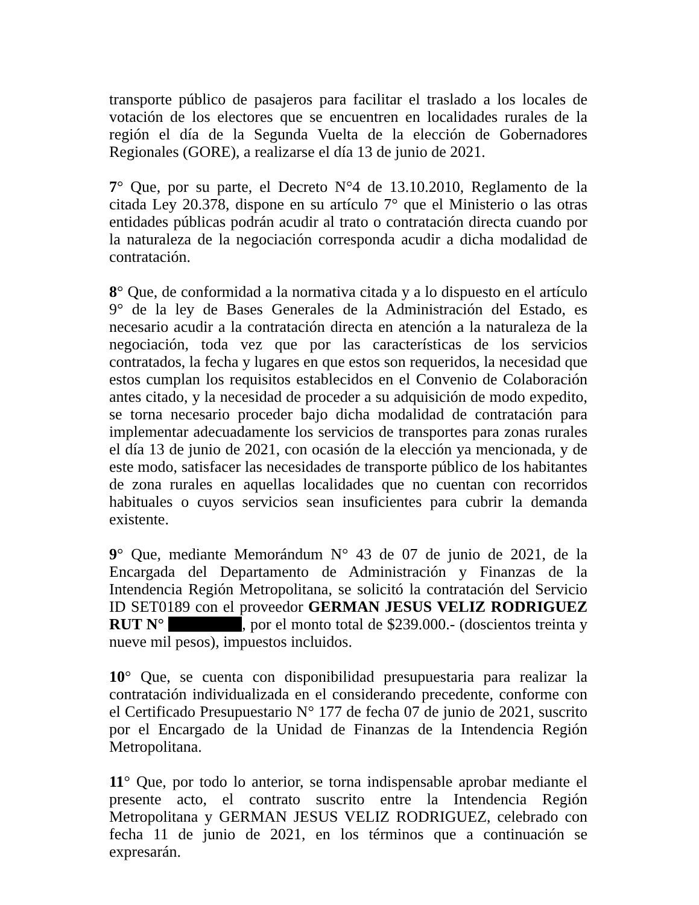transporte público de pasajeros para facilitar el traslado a los locales de votación de los electores que se encuentren en localidades rurales de la región el día de la Segunda Vuelta de la elección de Gobernadores Regionales (GORE), a realizarse el día 13 de junio de 2021.
7° Que, por su parte, el Decreto N°4 de 13.10.2010, Reglamento de la citada Ley 20.378, dispone en su artículo 7° que el Ministerio o las otras entidades públicas podrán acudir al trato o contratación directa cuando por la naturaleza de la negociación corresponda acudir a dicha modalidad de contratación.
8° Que, de conformidad a la normativa citada y a lo dispuesto en el artículo 9° de la ley de Bases Generales de la Administración del Estado, es necesario acudir a la contratación directa en atención a la naturaleza de la negociación, toda vez que por las características de los servicios contratados, la fecha y lugares en que estos son requeridos, la necesidad que estos cumplan los requisitos establecidos en el Convenio de Colaboración antes citado, y la necesidad de proceder a su adquisición de modo expedito, se torna necesario proceder bajo dicha modalidad de contratación para implementar adecuadamente los servicios de transportes para zonas rurales el día 13 de junio de 2021, con ocasión de la elección ya mencionada, y de este modo, satisfacer las necesidades de transporte público de los habitantes de zona rurales en aquellas localidades que no cuentan con recorridos habituales o cuyos servicios sean insuficientes para cubrir la demanda existente.
9° Que, mediante Memorándum N° 43 de 07 de junio de 2021, de la Encargada del Departamento de Administración y Finanzas de la Intendencia Región Metropolitana, se solicitó la contratación del Servicio ID SET0189 con el proveedor GERMAN JESUS VELIZ RODRIGUEZ RUT N° , por el monto total de $239.000.- (doscientos treinta y nueve mil pesos), impuestos incluidos.
10° Que, se cuenta con disponibilidad presupuestaria para realizar la contratación individualizada en el considerando precedente, conforme con el Certificado Presupuestario N° 177 de fecha 07 de junio de 2021, suscrito por el Encargado de la Unidad de Finanzas de la Intendencia Región Metropolitana.
11° Que, por todo lo anterior, se torna indispensable aprobar mediante el presente acto, el contrato suscrito entre la Intendencia Región Metropolitana y GERMAN JESUS VELIZ RODRIGUEZ, celebrado con fecha 11 de junio de 2021, en los términos que a continuación se expresarán.